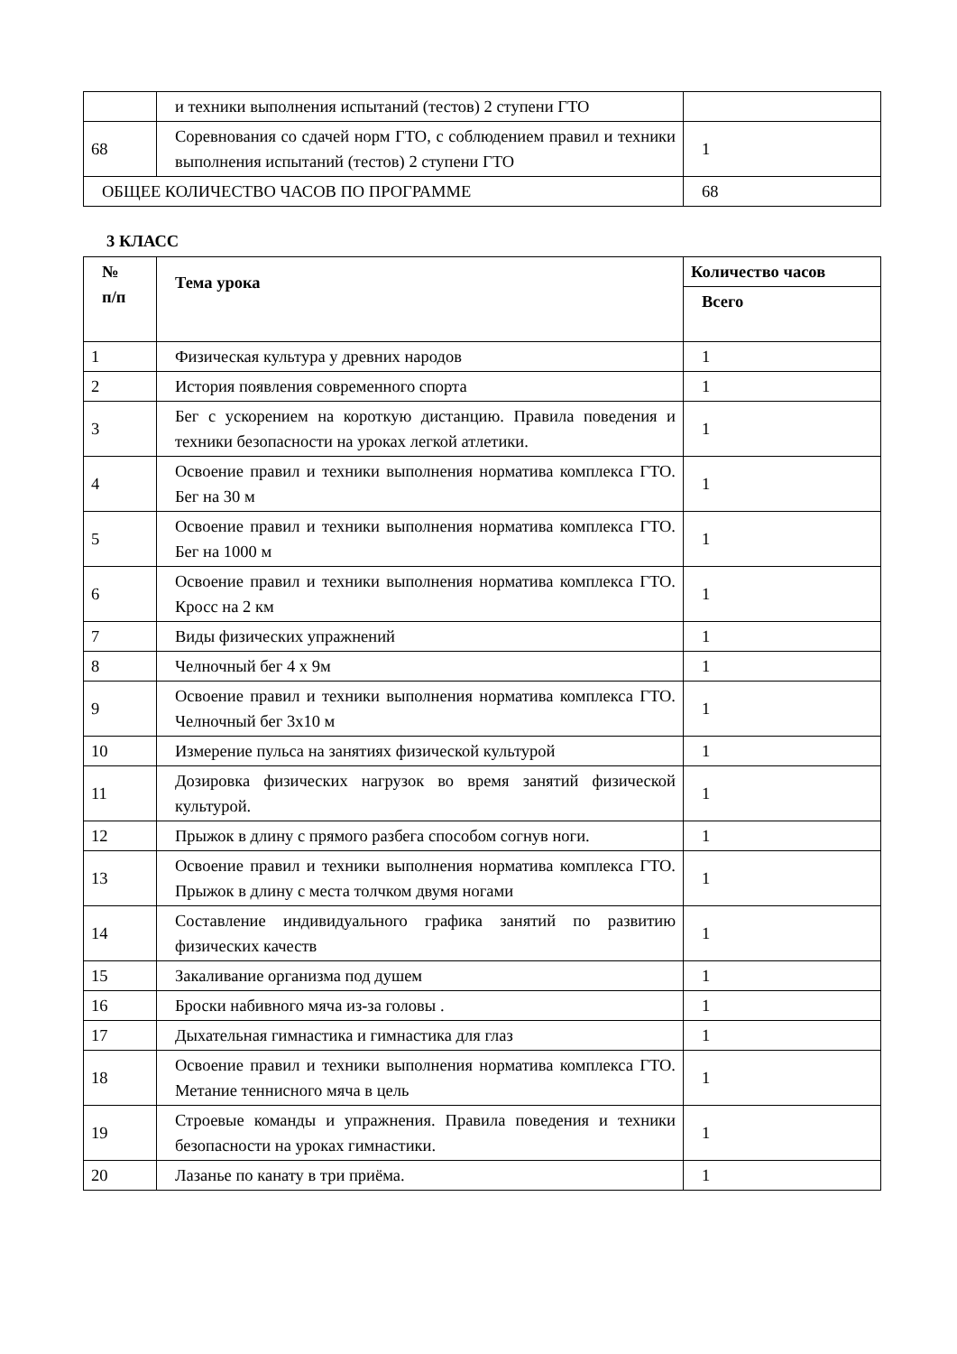| | и техники выполнения испытаний (тестов) 2 ступени ГТО | |
| 68 | Соревнования со сдачей норм ГТО, с соблюдением правил и техники выполнения испытаний (тестов) 2 ступени ГТО | 1 |
| ОБЩЕЕ КОЛИЧЕСТВО ЧАСОВ ПО ПРОГРАММЕ | | 68 |
3 КЛАСС
| № п/п | Тема урока | Количество часов |
| --- | --- | --- |
| | | Всего |
| 1 | Физическая культура у древних народов | 1 |
| 2 | История появления современного спорта | 1 |
| 3 | Бег с ускорением на короткую дистанцию. Правила поведения и техники безопасности на уроках легкой атлетики. | 1 |
| 4 | Освоение правил и техники выполнения норматива комплекса ГТО. Бег на 30 м | 1 |
| 5 | Освоение правил и техники выполнения норматива комплекса ГТО. Бег на 1000 м | 1 |
| 6 | Освоение правил и техники выполнения норматива комплекса ГТО. Кросс на 2 км | 1 |
| 7 | Виды физических упражнений | 1 |
| 8 | Челночный бег 4 х 9м | 1 |
| 9 | Освоение правил и техники выполнения норматива комплекса ГТО. Челночный бег 3х10 м | 1 |
| 10 | Измерение пульса на занятиях физической культурой | 1 |
| 11 | Дозировка физических нагрузок во время занятий физической культурой. | 1 |
| 12 | Прыжок в длину с прямого разбега способом согнув ноги. | 1 |
| 13 | Освоение правил и техники выполнения норматива комплекса ГТО. Прыжок в длину с места толчком двумя ногами | 1 |
| 14 | Составление индивидуального графика занятий по развитию физических качеств | 1 |
| 15 | Закаливание организма под душем | 1 |
| 16 | Броски набивного мяча из-за головы . | 1 |
| 17 | Дыхательная гимнастика и гимнастика для глаз | 1 |
| 18 | Освоение правил и техники выполнения норматива комплекса ГТО. Метание теннисного мяча в цель | 1 |
| 19 | Строевые команды и упражнения. Правила поведения и техники безопасности на уроках гимнастики. | 1 |
| 20 | Лазанье по канату в три приёма. | 1 |